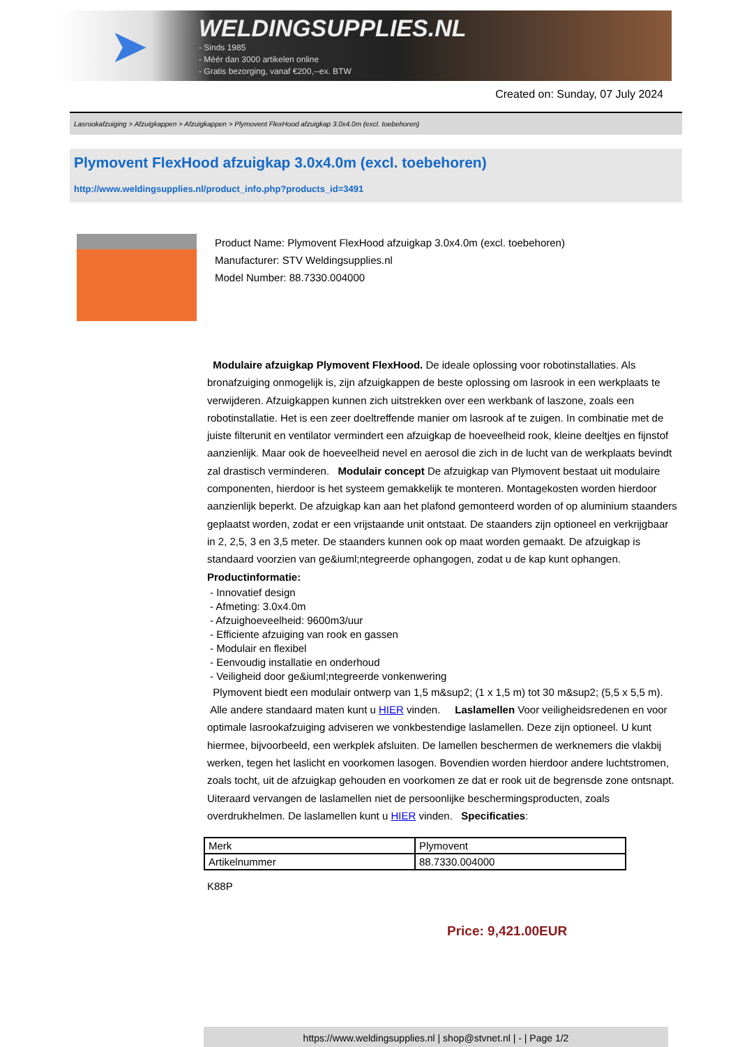➤
WELDINGSUPPLIES.NL
- Sinds 1985
- Méér dan 3000 artikelen online
- Gratis bezorging, vanaf €200,--ex. BTW
Created on: Sunday, 07 July 2024
Lasrookafzuiging > Afzuigkappen > Afzuigkappen > Plymovent FlexHood afzuigkap 3.0x4.0m (excl. toebehoren)
Plymovent FlexHood afzuigkap 3.0x4.0m (excl. toebehoren)
http://www.weldingsupplies.nl/product_info.php?products_id=3491
Product Name: Plymovent FlexHood afzuigkap 3.0x4.0m (excl. toebehoren)
Manufacturer: STV Weldingsupplies.nl
Model Number: 88.7330.004000
Modulaire afzuigkap Plymovent FlexHood. De ideale oplossing voor robotinstallaties. Als bronafzuiging onmogelijk is, zijn afzuigkappen de beste oplossing om lasrook in een werkplaats te verwijderen. Afzuigkappen kunnen zich uitstrekken over een werkbank of laszone, zoals een robotinstallatie. Het is een zeer doeltreffende manier om lasrook af te zuigen. In combinatie met de juiste filterunit en ventilator vermindert een afzuigkap de hoeveelheid rook, kleine deeltjes en fijnstof aanzienlijk. Maar ook de hoeveelheid nevel en aerosol die zich in de lucht van de werkplaats bevindt zal drastisch verminderen. Modulair concept De afzuigkap van Plymovent bestaat uit modulaire componenten, hierdoor is het systeem gemakkelijk te monteren. Montagekosten worden hierdoor aanzienlijk beperkt. De afzuigkap kan aan het plafond gemonteerd worden of op aluminium staanders geplaatst worden, zodat er een vrijstaande unit ontstaat. De staanders zijn optioneel en verkrijgbaar in 2, 2,5, 3 en 3,5 meter. De staanders kunnen ook op maat worden gemaakt. De afzuigkap is standaard voorzien van ge&iuml;ntegreerde ophangogen, zodat u de kap kunt ophangen.
Productinformatie:
- Innovatief design
- Afmeting: 3.0x4.0m
- Afzuighoeveelheid: 9600m3/uur
- Efficiente afzuiging van rook en gassen
- Modulair en flexibel
- Eenvoudig installatie en onderhoud
- Veiligheid door ge&iuml;ntegreerde vonkenwering
Plymovent biedt een modulair ontwerp van 1,5 m&sup2; (1 x 1,5 m) tot 30 m&sup2; (5,5 x 5,5 m). Alle andere standaard maten kunt u HIER vinden. Laslamellen Voor veiligheidsredenen en voor optimale lasrookafzuiging adviseren we vonkbestendige laslamellen. Deze zijn optioneel. U kunt hiermee, bijvoorbeeld, een werkplek afsluiten. De lamellen beschermen de werknemers die vlakbij werken, tegen het laslicht en voorkomen lasogen. Bovendien worden hierdoor andere luchtstromen, zoals tocht, uit de afzuigkap gehouden en voorkomen ze dat er rook uit de begrensde zone ontsnapt. Uiteraard vervangen de laslamellen niet de persoonlijke beschermingsproducten, zoals overdrukhelmen. De laslamellen kunt u HIER vinden. Specificaties:
| Merk | Plymovent |
| Artikelnummer | 88.7330.004000 |
K88P
Price: 9,421.00EUR
https://www.weldingsupplies.nl | shop@stvnet.nl | - | Page 1/2